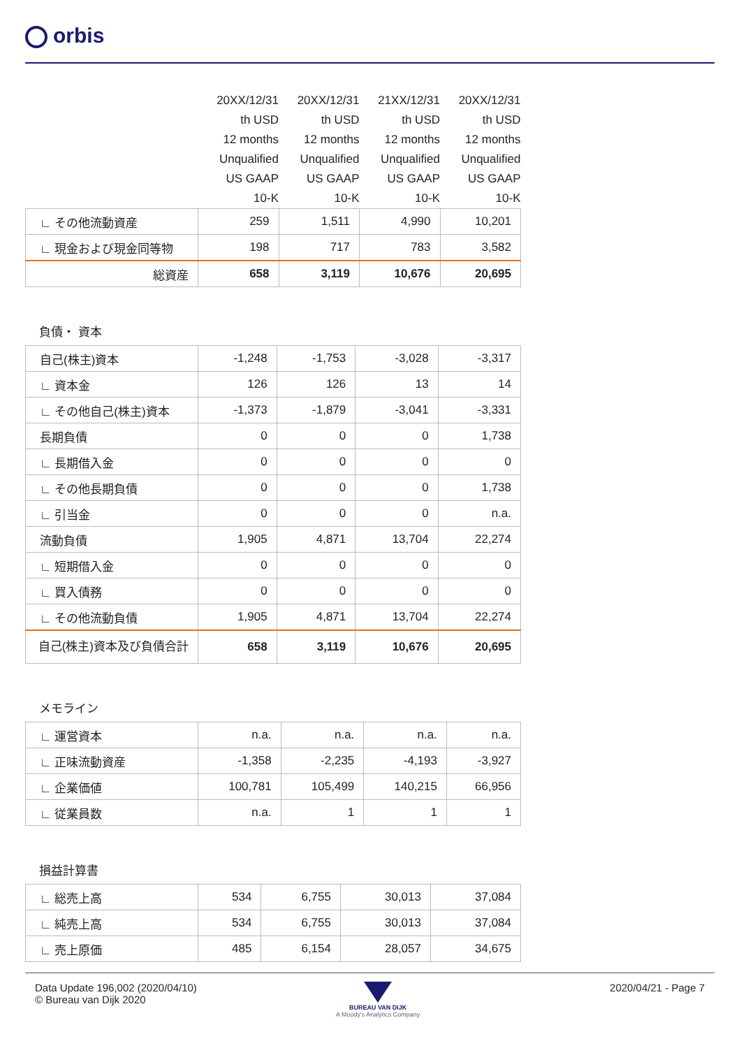orbis
| | 20XX/12/31 | 20XX/12/31 | 21XX/12/31 | 20XX/12/31 |
| | th USD | th USD | th USD | th USD |
| | 12 months | 12 months | 12 months | 12 months |
| | Unqualified | Unqualified | Unqualified | Unqualified |
| | US GAAP | US GAAP | US GAAP | US GAAP |
| | 10-K | 10-K | 10-K | 10-K |
| ∟ その他流動資産 | 259 | 1,511 | 4,990 | 10,201 |
| ∟ 現金および現金同等物 | 198 | 717 | 783 | 3,582 |
| 総資産 | 658 | 3,119 | 10,676 | 20,695 |
負債・ 資本
| 自己(株主)資本 | -1,248 | -1,753 | -3,028 | -3,317 |
| ∟ 資本金 | 126 | 126 | 13 | 14 |
| ∟ その他自己(株主)資本 | -1,373 | -1,879 | -3,041 | -3,331 |
| 長期負債 | 0 | 0 | 0 | 1,738 |
| ∟ 長期借入金 | 0 | 0 | 0 | 0 |
| ∟ その他長期負債 | 0 | 0 | 0 | 1,738 |
| ∟ 引当金 | 0 | 0 | 0 | n.a. |
| 流動負債 | 1,905 | 4,871 | 13,704 | 22,274 |
| ∟ 短期借入金 | 0 | 0 | 0 | 0 |
| ∟ 買入債務 | 0 | 0 | 0 | 0 |
| ∟ その他流動負債 | 1,905 | 4,871 | 13,704 | 22,274 |
| 自己(株主)資本及び負債合計 | 658 | 3,119 | 10,676 | 20,695 |
メモライン
| ∟ 運営資本 | n.a. | n.a. | n.a. | n.a. |
| ∟ 正味流動資産 | -1,358 | -2,235 | -4,193 | -3,927 |
| ∟ 企業価値 | 100,781 | 105,499 | 140,215 | 66,956 |
| ∟ 従業員数 | n.a. | 1 | 1 | 1 |
損益計算書
| ∟ 総売上高 | 534 | 6,755 | 30,013 | 37,084 |
| ∟ 純売上高 | 534 | 6,755 | 30,013 | 37,084 |
| ∟ 売上原価 | 485 | 6,154 | 28,057 | 34,675 |
Data Update 196,002 (2020/04/10)
© Bureau van Dijk 2020
BUREAU VAN DIJK
A Moody's Analytics Company
2020/04/21 - Page 7